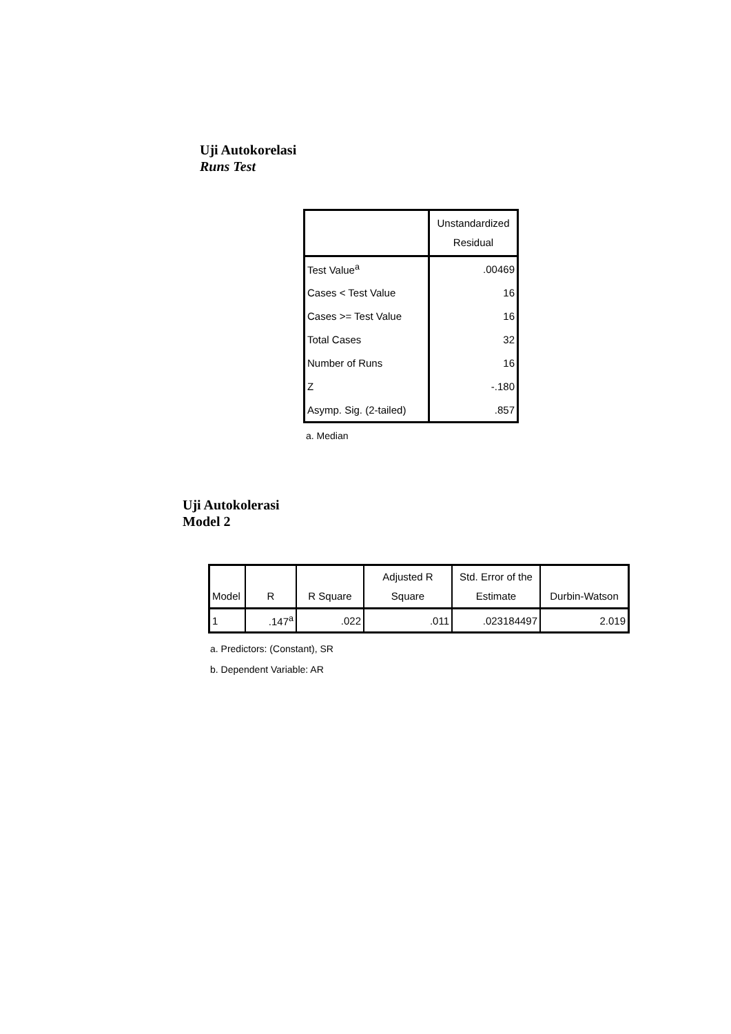Uji Autokorelasi
Runs Test
| | Unstandardized Residual |
| --- | --- |
| Test Value<sup>a</sup> | .00469 |
| Cases < Test Value | 16 |
| Cases >= Test Value | 16 |
| Total Cases | 32 |
| Number of Runs | 16 |
| Z | -.180 |
| Asymp. Sig. (2-tailed) | .857 |
a. Median
Uji Autokolerasi
Model 2
| Model | R | R Square | Adjusted R Square | Std. Error of the Estimate | Durbin-Watson |
| --- | --- | --- | --- | --- | --- |
| 1 | .147<sup>a</sup> | .022 | .011 | .023184497 | 2.019 |
a. Predictors: (Constant), SR
b. Dependent Variable: AR